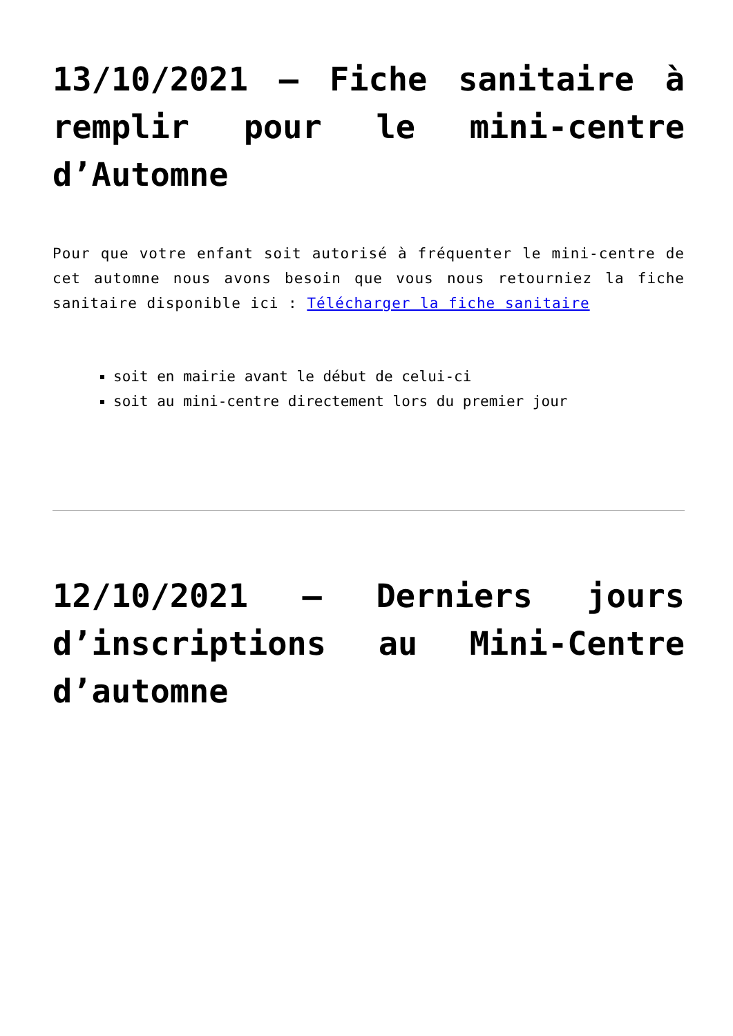13/10/2021 – Fiche sanitaire à remplir pour le mini-centre d’Automne
Pour que votre enfant soit autorisé à fréquenter le mini-centre de cet automne nous avons besoin que vous nous retourniez la fiche sanitaire disponible ici : Télécharger la fiche sanitaire
soit en mairie avant le début de celui-ci
soit au mini-centre directement lors du premier jour
12/10/2021 – Derniers jours d’inscriptions au Mini-Centre d’automne